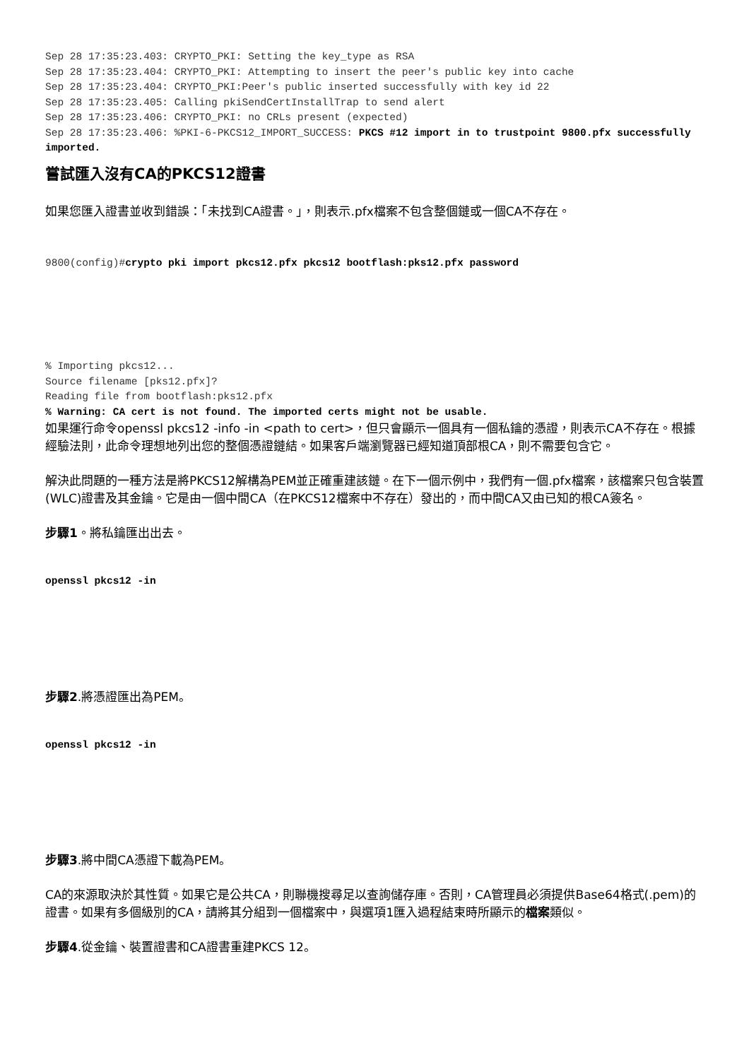Sep 28 17:35:23.403: CRYPTO_PKI: Setting the key_type as RSA
Sep 28 17:35:23.404: CRYPTO_PKI: Attempting to insert the peer's public key into cache
Sep 28 17:35:23.404: CRYPTO_PKI:Peer's public inserted successfully with key id 22
Sep 28 17:35:23.405: Calling pkiSendCertInstallTrap to send alert
Sep 28 17:35:23.406: CRYPTO_PKI: no CRLs present (expected)
Sep 28 17:35:23.406: %PKI-6-PKCS12_IMPORT_SUCCESS: PKCS #12 import in to trustpoint 9800.pfx successfully imported.
嘗試匯入沒有CA的PKCS12證書
如果您匯入證書並收到錯誤：「未找到CA證書。」，則表示.pfx檔案不包含整個鏈或一個CA不存在。
9800(config)#crypto pki import pkcs12.pfx pkcs12 bootflash:pks12.pfx password
% Importing pkcs12...
Source filename [pks12.pfx]?
Reading file from bootflash:pks12.pfx
% Warning: CA cert is not found. The imported certs might not be usable.
如果運行命令openssl pkcs12 -info -in <path to cert>，但只會顯示一個具有一個私鑰的憑證，則表示CA不存在。根據經驗法則，此命令理想地列出您的整個憑證鏈結。如果客戶端瀏覽器已經知道頂部根CA，則不需要包含它。
解決此問題的一種方法是將PKCS12解構為PEM並正確重建該鏈。在下一個示例中，我們有一個.pfx檔案，該檔案只包含裝置(WLC)證書及其金鑰。它是由一個中間CA（在PKCS12檔案中不存在）發出的，而中間CA又由已知的根CA簽名。
步驟1。將私鑰匯出出去。
openssl pkcs12 -in
步驟2.將憑證匯出為PEM。
openssl pkcs12 -in
步驟3.將中間CA憑證下載為PEM。
CA的來源取決於其性質。如果它是公共CA，則聯機搜尋足以查詢儲存庫。否則，CA管理員必須提供Base64格式(.pem)的證書。如果有多個級別的CA，請將其分組到一個檔案中，與選項1匯入過程結束時所顯示的檔案類似。
步驟4.從金鑰、裝置證書和CA證書重建PKCS 12。